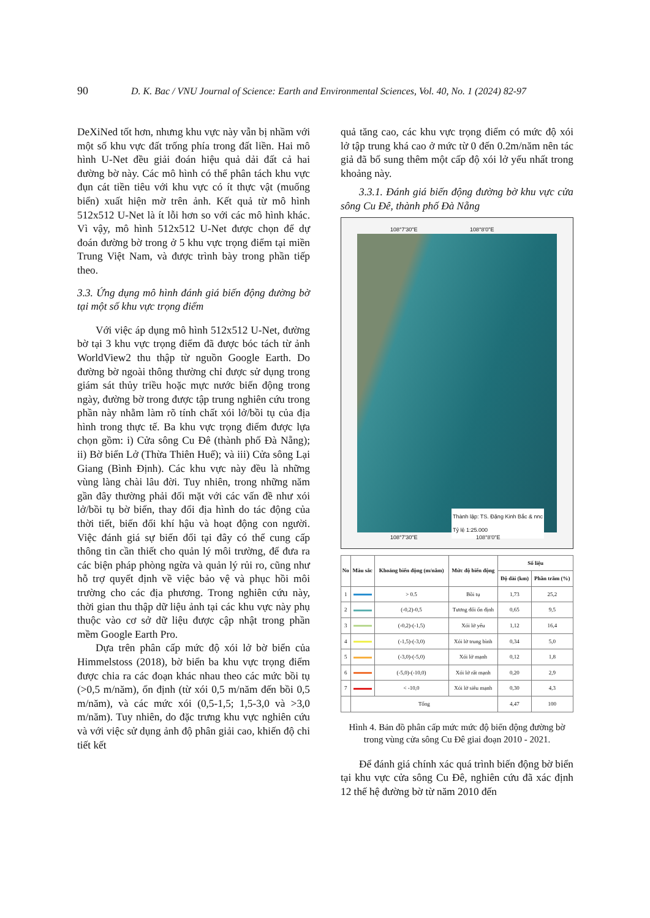90 D. K. Bac / VNU Journal of Science: Earth and Environmental Sciences, Vol. 40, No. 1 (2024) 82-97
DeXiNed tốt hơn, nhưng khu vực này vẫn bị nhầm với một số khu vực đất trống phía trong đất liền. Hai mô hình U-Net đều giải đoán hiệu quả dải đất cả hai đường bờ này. Các mô hình có thể phân tách khu vực đụn cát tiền tiêu với khu vực có ít thực vật (muống biển) xuất hiện mờ trên ảnh. Kết quả từ mô hình 512x512 U-Net là ít lỗi hơn so với các mô hình khác. Vì vậy, mô hình 512x512 U-Net được chọn để dự đoán đường bờ trong ở 5 khu vực trọng điểm tại miền Trung Việt Nam, và được trình bày trong phần tiếp theo.
3.3. Ứng dụng mô hình đánh giá biến động đường bờ tại một số khu vực trọng điểm
Với việc áp dụng mô hình 512x512 U-Net, đường bờ tại 3 khu vực trọng điểm đã được bóc tách từ ảnh WorldView2 thu thập từ nguồn Google Earth. Do đường bờ ngoài thông thường chỉ được sử dụng trong giám sát thủy triều hoặc mực nước biến động trong ngày, đường bờ trong được tập trung nghiên cứu trong phần này nhằm làm rõ tính chất xói lở/bồi tụ của địa hình trong thực tế. Ba khu vực trọng điểm được lựa chọn gồm: i) Cửa sông Cu Đê (thành phố Đà Nẵng); ii) Bờ biển Lở (Thừa Thiên Huế); và iii) Cửa sông Lại Giang (Bình Định). Các khu vực này đều là những vùng làng chài lâu đời. Tuy nhiên, trong những năm gần đây thường phải đối mặt với các vấn đề như xói lở/bồi tụ bờ biển, thay đổi địa hình do tác động của thời tiết, biến đổi khí hậu và hoạt động con người. Việc đánh giá sự biến đổi tại đây có thể cung cấp thông tin cần thiết cho quản lý môi trường, để đưa ra các biện pháp phòng ngừa và quản lý rủi ro, cũng như hỗ trợ quyết định về việc bảo vệ và phục hồi môi trường cho các địa phương. Trong nghiên cứu này, thời gian thu thập dữ liệu ảnh tại các khu vực này phụ thuộc vào cơ sở dữ liệu được cập nhật trong phần mềm Google Earth Pro.
Dựa trên phân cấp mức độ xói lở bờ biển của Himmelstoss (2018), bờ biển ba khu vực trọng điểm được chia ra các đoạn khác nhau theo các mức bồi tụ (>0,5 m/năm), ổn định (từ xói 0,5 m/năm đến bồi 0,5 m/năm), và các mức xói (0,5-1,5; 1,5-3,0 và >3,0 m/năm). Tuy nhiên, do đặc trưng khu vực nghiên cứu và với việc sử dụng ảnh độ phân giải cao, khiến độ chi tiết kết
quả tăng cao, các khu vực trọng điểm có mức độ xói lở tập trung khá cao ở mức từ 0 đến 0.2m/năm nên tác giả đã bổ sung thêm một cấp độ xói lở yếu nhất trong khoảng này.
3.3.1. Đánh giá biến động đường bờ khu vực cửa sông Cu Đê, thành phố Đà Nẵng
108°7'30"E 108°8'0"E
Thành lập: TS. Đặng Kinh Bắc & nnc
Tỷ lệ 1:25.000
108°7'30"E 108°8'0"E
| No | Màu sắc | Khoảng biến động (m/năm) | Mức độ biến động | Số liệu | |
| --- | --- | --- | --- | --- | --- |
| | | | | Độ dài (km) | Phần trăm (%) |
| 1 | | > 0.5 | Bồi tụ | 1,73 | 25,2 |
| 2 | | (-0,2)-0,5 | Tương đối ổn định | 0,65 | 9,5 |
| 3 | | (-0,2)-(-1,5) | Xói lở yếu | 1,12 | 16,4 |
| 4 | | (-1,5)-(-3,0) | Xói lở trung bình | 0,34 | 5,0 |
| 5 | | (-3,0)-(-5,0) | Xói lở mạnh | 0,12 | 1,8 |
| 6 | | (-5,0)-(-10,0) | Xói lở rất mạnh | 0,20 | 2,9 |
| 7 | | < -10,0 | Xói lở siêu mạnh | 0,30 | 4,3 |
| | Tổng | | | 4,47 | 100 |
Hình 4. Bản đồ phân cấp mức mức độ biến động đường bờ trong vùng cửa sông Cu Đê giai đoạn 2010 - 2021.
Để đánh giá chính xác quá trình biến động bờ biển tại khu vực cửa sông Cu Đê, nghiên cứu đã xác định 12 thế hệ đường bờ từ năm 2010 đến